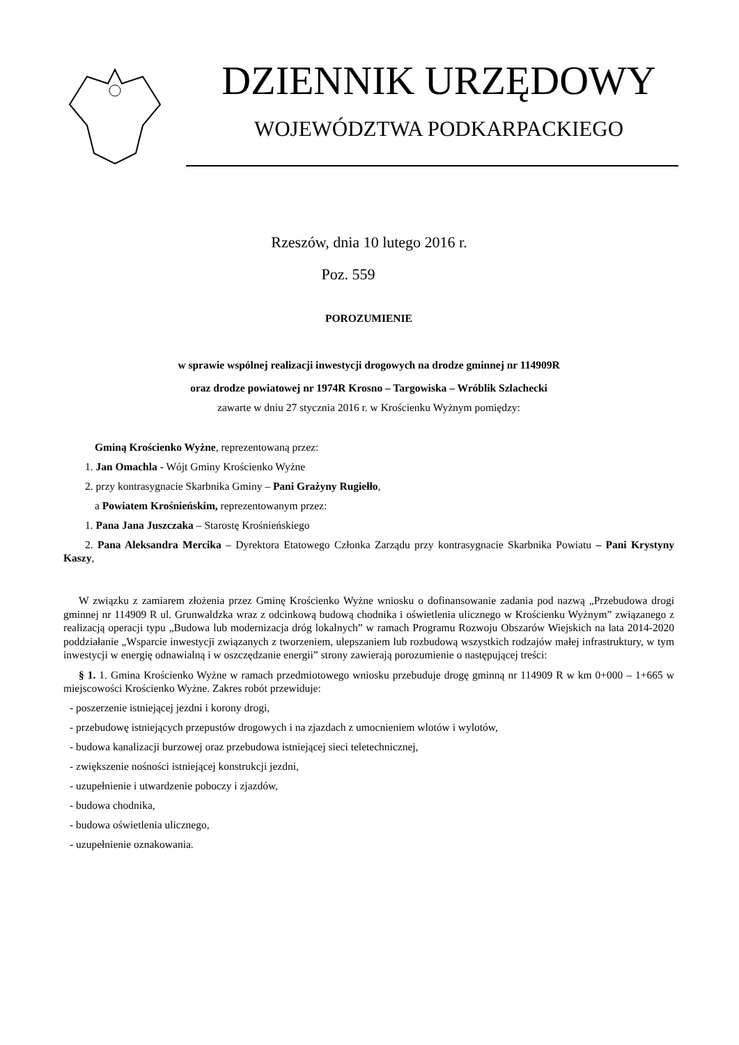DZIENNIK URZĘDOWY
WOJEWÓDZTWA PODKARPACKIEGO
Rzeszów, dnia 10 lutego 2016 r.
Poz. 559
POROZUMIENIE
w sprawie wspólnej realizacji inwestycji drogowych na drodze gminnej nr 114909R
oraz drodze powiatowej nr 1974R Krosno – Targowiska – Wróblik Szlachecki
zawarte w dniu 27 stycznia 2016 r. w Krościenku Wyżnym pomiędzy:
Gminą Krościenko Wyżne, reprezentowaną przez:
1. Jan Omachla - Wójt Gminy Krościenko Wyżne
2. przy kontrasygnacie Skarbnika Gminy – Pani Grażyny Rugiełło,
a Powiatem Krośnieńskim, reprezentowanym przez:
1. Pana Jana Juszczaka – Starostę Krośnieńskiego
2. Pana Aleksandra Mercika – Dyrektora Etatowego Członka Zarządu przy kontrasygnacie Skarbnika Powiatu – Pani Krystyny Kaszy,
W związku z zamiarem złożenia przez Gminę Krościenko Wyżne wniosku o dofinansowanie zadania pod nazwą „Przebudowa drogi gminnej nr 114909 R ul. Grunwaldzka wraz z odcinkową budową chodnika i oświetlenia ulicznego w Krościenku Wyżnym” związanego z realizacją operacji typu „Budowa lub modernizacja dróg lokalnych” w ramach Programu Rozwoju Obszarów Wiejskich na lata 2014-2020 poddziałanie „Wsparcie inwestycji związanych z tworzeniem, ulepszaniem lub rozbudową wszystkich rodzajów małej infrastruktury, w tym inwestycji w energię odnawialną i w oszczędzanie energii” strony zawierają porozumienie o następującej treści:
§ 1. 1. Gmina Krościenko Wyżne w ramach przedmiotowego wniosku przebuduje drogę gminną nr 114909 R w km 0+000 – 1+665 w miejscowości Krościenko Wyżne. Zakres robót przewiduje:
- poszerzenie istniejącej jezdni i korony drogi,
- przebudowę istniejących przepustów drogowych i na zjazdach z umocnieniem wlotów i wylotów,
- budowa kanalizacji burzowej oraz przebudowa istniejącej sieci teletechnicznej,
- zwiększenie nośności istniejącej konstrukcji jezdni,
- uzupełnienie i utwardzenie poboczy i zjazdów,
- budowa chodnika,
- budowa oświetlenia ulicznego,
- uzupełnienie oznakowania.